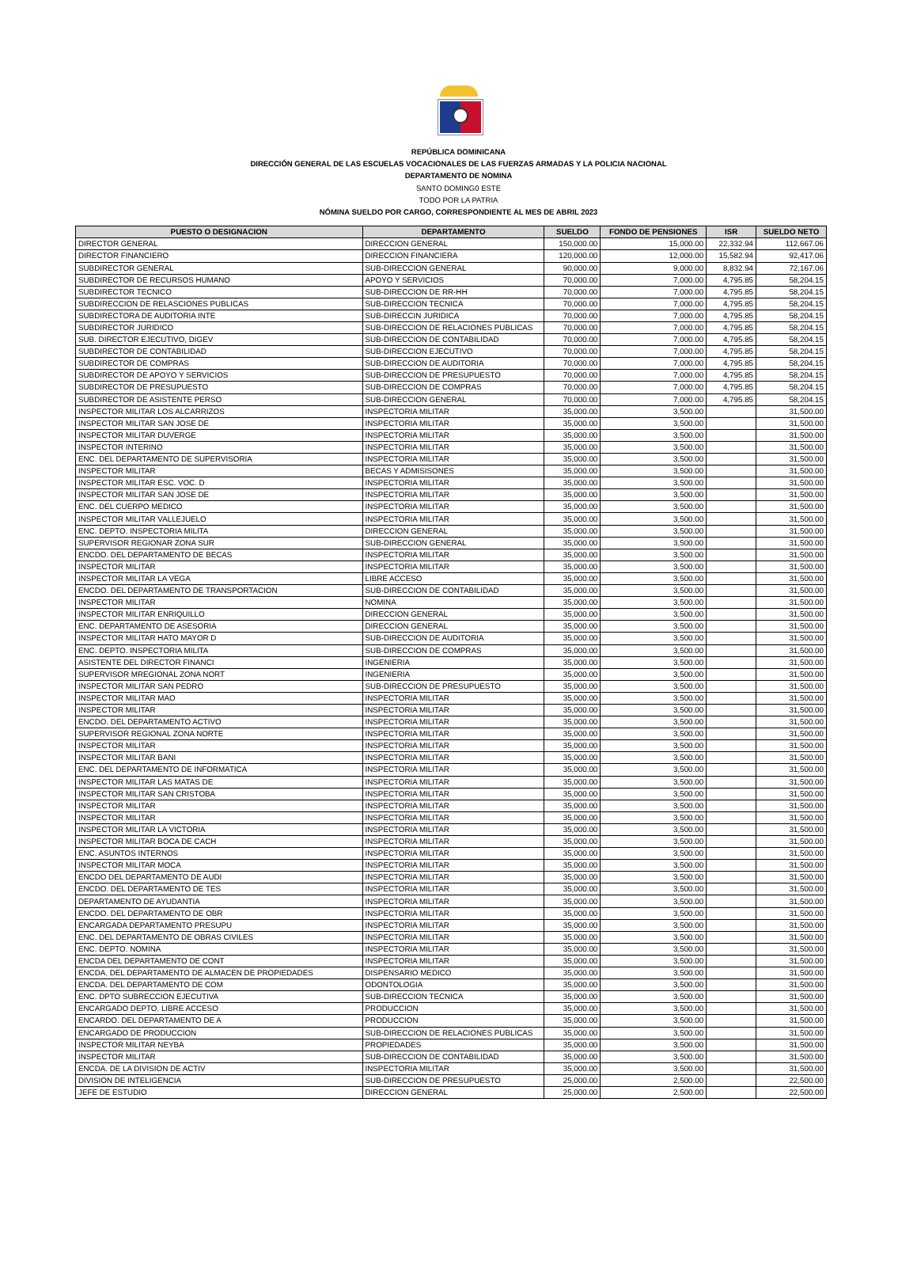REPÚBLICA DOMINICANA
DIRECCIÓN GENERAL DE LAS ESCUELAS VOCACIONALES DE LAS FUERZAS ARMADAS Y LA POLICIA NACIONAL
DEPARTAMENTO DE NOMINA
SANTO DOMING0 ESTE
TODO POR LA PATRIA
NÓMINA SUELDO POR CARGO, CORRESPONDIENTE AL MES DE ABRIL 2023
| PUESTO O DESIGNACION | DEPARTAMENTO | SUELDO | FONDO DE PENSIONES | ISR | SUELDO NETO |
| --- | --- | --- | --- | --- | --- |
| DIRECTOR GENERAL | DIRECCION GENERAL | 150,000.00 | 15,000.00 | 22,332.94 | 112,667.06 |
| DIRECTOR FINANCIERO | DIRECCION FINANCIERA | 120,000.00 | 12,000.00 | 15,582.94 | 92,417.06 |
| SUBDIRECTOR GENERAL | SUB-DIRECCION GENERAL | 90,000.00 | 9,000.00 | 8,832.94 | 72,167.06 |
| SUBDIRECTOR DE RECURSOS HUMANO | APOYO Y SERVICIOS | 70,000.00 | 7,000.00 | 4,795.85 | 58,204.15 |
| SUBDIRECTOR TECNICO | SUB-DIRECCION DE RR-HH | 70,000.00 | 7,000.00 | 4,795.85 | 58,204.15 |
| SUBDIRECCION DE RELASCIONES PUBLICAS | SUB-DIRECCION TECNICA | 70,000.00 | 7,000.00 | 4,795.85 | 58,204.15 |
| SUBDIRECTORA DE AUDITORIA INTE | SUB-DIRECCIN JURIDICA | 70,000.00 | 7,000.00 | 4,795.85 | 58,204.15 |
| SUBDIRECTOR JURIDICO | SUB-DIRECCION DE RELACIONES PUBLICAS | 70,000.00 | 7,000.00 | 4,795.85 | 58,204.15 |
| SUB. DIRECTOR EJECUTIVO, DIGEV | SUB-DIRECCION DE CONTABILIDAD | 70,000.00 | 7,000.00 | 4,795.85 | 58,204.15 |
| SUBDIRECTOR DE CONTABILIDAD | SUB-DIRECCION EJECUTIVO | 70,000.00 | 7,000.00 | 4,795.85 | 58,204.15 |
| SUBDIRECTOR DE COMPRAS | SUB-DIRECCION DE AUDITORIA | 70,000.00 | 7,000.00 | 4,795.85 | 58,204.15 |
| SUBDIRECTOR DE APOYO Y SERVICIOS | SUB-DIRECCION DE PRESUPUESTO | 70,000.00 | 7,000.00 | 4,795.85 | 58,204.15 |
| SUBDIRECTOR DE PRESUPUESTO | SUB-DIRECCION DE COMPRAS | 70,000.00 | 7,000.00 | 4,795.85 | 58,204.15 |
| SUBDIRECTOR DE ASISTENTE PERSO | SUB-DIRECCION GENERAL | 70,000.00 | 7,000.00 | 4,795.85 | 58,204.15 |
| INSPECTOR MILITAR LOS ALCARRIZOS | INSPECTORIA MILITAR | 35,000.00 | 3,500.00 | | 31,500.00 |
| INSPECTOR MILITAR SAN JOSE DE | INSPECTORIA MILITAR | 35,000.00 | 3,500.00 | | 31,500.00 |
| INSPECTOR MILITAR DUVERGE | INSPECTORIA MILITAR | 35,000.00 | 3,500.00 | | 31,500.00 |
| INSPECTOR INTERINO | INSPECTORIA MILITAR | 35,000.00 | 3,500.00 | | 31,500.00 |
| ENC. DEL DEPARTAMENTO DE SUPERVISORIA | INSPECTORIA MILITAR | 35,000.00 | 3,500.00 | | 31,500.00 |
| INSPECTOR MILITAR | BECAS Y ADMISISONES | 35,000.00 | 3,500.00 | | 31,500.00 |
| INSPECTOR MILITAR ESC. VOC. D | INSPECTORIA MILITAR | 35,000.00 | 3,500.00 | | 31,500.00 |
| INSPECTOR MILITAR SAN JOSE DE | INSPECTORIA MILITAR | 35,000.00 | 3,500.00 | | 31,500.00 |
| ENC. DEL CUERPO MEDICO | INSPECTORIA MILITAR | 35,000.00 | 3,500.00 | | 31,500.00 |
| INSPECTOR MILITAR VALLEJUELO | INSPECTORIA MILITAR | 35,000.00 | 3,500.00 | | 31,500.00 |
| ENC. DEPTO. INSPECTORIA MILITA | DIRECCION GENERAL | 35,000.00 | 3,500.00 | | 31,500.00 |
| SUPERVISOR REGIONAR ZONA SUR | SUB-DIRECCION GENERAL | 35,000.00 | 3,500.00 | | 31,500.00 |
| ENCDO. DEL DEPARTAMENTO DE BECAS | INSPECTORIA MILITAR | 35,000.00 | 3,500.00 | | 31,500.00 |
| INSPECTOR MILITAR | INSPECTORIA MILITAR | 35,000.00 | 3,500.00 | | 31,500.00 |
| INSPECTOR MILITAR LA VEGA | LIBRE ACCESO | 35,000.00 | 3,500.00 | | 31,500.00 |
| ENCDO. DEL DEPARTAMENTO DE TRANSPORTACION | SUB-DIRECCION DE CONTABILIDAD | 35,000.00 | 3,500.00 | | 31,500.00 |
| INSPECTOR MILITAR | NOMINA | 35,000.00 | 3,500.00 | | 31,500.00 |
| INSPECTOR MILITAR ENRIQUILLO | DIRECCION GENERAL | 35,000.00 | 3,500.00 | | 31,500.00 |
| ENC. DEPARTAMENTO DE ASESORIA | DIRECCION GENERAL | 35,000.00 | 3,500.00 | | 31,500.00 |
| INSPECTOR MILITAR HATO MAYOR D | SUB-DIRECCION DE AUDITORIA | 35,000.00 | 3,500.00 | | 31,500.00 |
| ENC. DEPTO. INSPECTORIA MILITA | SUB-DIRECCION DE COMPRAS | 35,000.00 | 3,500.00 | | 31,500.00 |
| ASISTENTE DEL DIRECTOR FINANCI | INGENIERIA | 35,000.00 | 3,500.00 | | 31,500.00 |
| SUPERVISOR MREGIONAL ZONA NORT | INGENIERIA | 35,000.00 | 3,500.00 | | 31,500.00 |
| INSPECTOR MILITAR SAN PEDRO | SUB-DIRECCION DE PRESUPUESTO | 35,000.00 | 3,500.00 | | 31,500.00 |
| INSPECTOR MILITAR MAO | INSPECTORIA MILITAR | 35,000.00 | 3,500.00 | | 31,500.00 |
| INSPECTOR MILITAR | INSPECTORIA MILITAR | 35,000.00 | 3,500.00 | | 31,500.00 |
| ENCDO. DEL DEPARTAMENTO ACTIVO | INSPECTORIA MILITAR | 35,000.00 | 3,500.00 | | 31,500.00 |
| SUPERVISOR REGIONAL ZONA NORTE | INSPECTORIA MILITAR | 35,000.00 | 3,500.00 | | 31,500.00 |
| INSPECTOR MILITAR | INSPECTORIA MILITAR | 35,000.00 | 3,500.00 | | 31,500.00 |
| INSPECTOR MILITAR BANI | INSPECTORIA MILITAR | 35,000.00 | 3,500.00 | | 31,500.00 |
| ENC. DEL DEPARTAMENTO DE INFORMATICA | INSPECTORIA MILITAR | 35,000.00 | 3,500.00 | | 31,500.00 |
| INSPECTOR MILITAR LAS MATAS DE | INSPECTORIA MILITAR | 35,000.00 | 3,500.00 | | 31,500.00 |
| INSPECTOR MILITAR SAN CRISTOBA | INSPECTORIA MILITAR | 35,000.00 | 3,500.00 | | 31,500.00 |
| INSPECTOR MILITAR | INSPECTORIA MILITAR | 35,000.00 | 3,500.00 | | 31,500.00 |
| INSPECTOR MILITAR | INSPECTORIA MILITAR | 35,000.00 | 3,500.00 | | 31,500.00 |
| INSPECTOR MILITAR LA VICTORIA | INSPECTORIA MILITAR | 35,000.00 | 3,500.00 | | 31,500.00 |
| INSPECTOR MILITAR BOCA DE CACH | INSPECTORIA MILITAR | 35,000.00 | 3,500.00 | | 31,500.00 |
| ENC. ASUNTOS INTERNOS | INSPECTORIA MILITAR | 35,000.00 | 3,500.00 | | 31,500.00 |
| INSPECTOR MILITAR MOCA | INSPECTORIA MILITAR | 35,000.00 | 3,500.00 | | 31,500.00 |
| ENCDO DEL DEPARTAMENTO DE AUDI | INSPECTORIA MILITAR | 35,000.00 | 3,500.00 | | 31,500.00 |
| ENCDO. DEL DEPARTAMENTO DE TES | INSPECTORIA MILITAR | 35,000.00 | 3,500.00 | | 31,500.00 |
| DEPARTAMENTO DE AYUDANTIA | INSPECTORIA MILITAR | 35,000.00 | 3,500.00 | | 31,500.00 |
| ENCDO. DEL DEPARTAMENTO DE OBR | INSPECTORIA MILITAR | 35,000.00 | 3,500.00 | | 31,500.00 |
| ENCARGADA DEPARTAMENTO PRESUPU | INSPECTORIA MILITAR | 35,000.00 | 3,500.00 | | 31,500.00 |
| ENC. DEL DEPARTAMENTO DE OBRAS CIVILES | INSPECTORIA MILITAR | 35,000.00 | 3,500.00 | | 31,500.00 |
| ENC. DEPTO. NOMINA | INSPECTORIA MILITAR | 35,000.00 | 3,500.00 | | 31,500.00 |
| ENCDA DEL DEPARTAMENTO DE CONT | INSPECTORIA MILITAR | 35,000.00 | 3,500.00 | | 31,500.00 |
| ENCDA. DEL DEPARTAMENTO DE ALMACEN DE PROPIEDADES | DISPENSARIO MEDICO | 35,000.00 | 3,500.00 | | 31,500.00 |
| ENCDA. DEL DEPARTAMENTO DE COM | ODONTOLOGIA | 35,000.00 | 3,500.00 | | 31,500.00 |
| ENC. DPTO SUBRECCION EJECUTIVA | SUB-DIRECCION TECNICA | 35,000.00 | 3,500.00 | | 31,500.00 |
| ENCARGADO DEPTO. LIBRE ACCESO | PRODUCCION | 35,000.00 | 3,500.00 | | 31,500.00 |
| ENCARDO. DEL DEPARTAMENTO DE A | PRODUCCION | 35,000.00 | 3,500.00 | | 31,500.00 |
| ENCARGADO DE PRODUCCION | SUB-DIRECCION DE RELACIONES PUBLICAS | 35,000.00 | 3,500.00 | | 31,500.00 |
| INSPECTOR MILITAR NEYBA | PROPIEDADES | 35,000.00 | 3,500.00 | | 31,500.00 |
| INSPECTOR MILITAR | SUB-DIRECCION DE CONTABILIDAD | 35,000.00 | 3,500.00 | | 31,500.00 |
| ENCDA. DE LA DIVISION DE ACTIV | INSPECTORIA MILITAR | 35,000.00 | 3,500.00 | | 31,500.00 |
| DIVISION DE INTELIGENCIA | SUB-DIRECCION DE PRESUPUESTO | 25,000.00 | 2,500.00 | | 22,500.00 |
| JEFE DE ESTUDIO | DIRECCION GENERAL | 25,000.00 | 2,500.00 | | 22,500.00 |